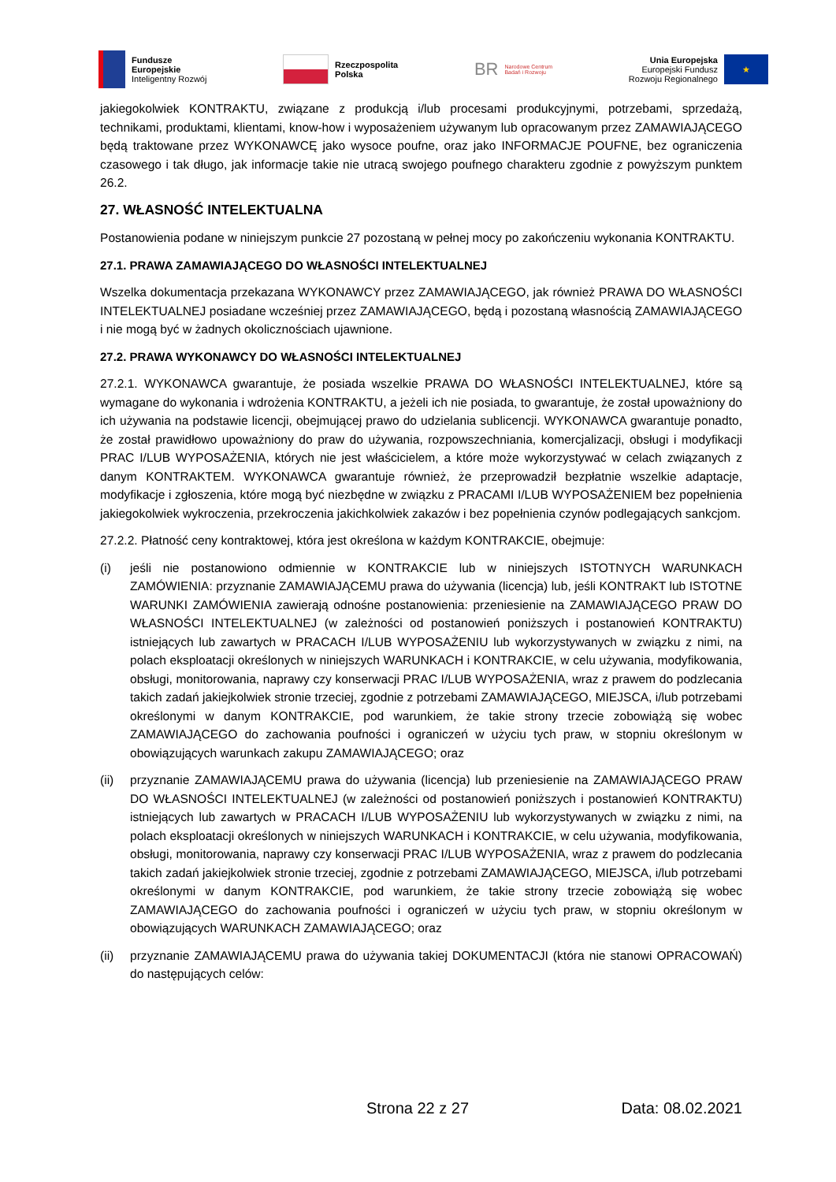Fundusze
Europejskie
Inteligentny Rozwój
Rzeczpospolita
Polska
BR Narodowe Centrum
Badań i Rozwoju
Unia Europejska
Europejski Fundusz
Rozwoju Regionalnego
★
jakiegokolwiek KONTRAKTU, związane z produkcją i/lub procesami produkcyjnymi, potrzebami, sprzedażą, technikami, produktami, klientami, know-how i wyposażeniem używanym lub opracowanym przez ZAMAWIAJĄCEGO będą traktowane przez WYKONAWCĘ jako wysoce poufne, oraz jako INFORMACJE POUFNE, bez ograniczenia czasowego i tak długo, jak informacje takie nie utracą swojego poufnego charakteru zgodnie z powyższym punktem 26.2.
27. WŁASNOŚĆ INTELEKTUALNA
Postanowienia podane w niniejszym punkcie 27 pozostaną w pełnej mocy po zakończeniu wykonania KONTRAKTU.
27.1. PRAWA ZAMAWIAJĄCEGO DO WŁASNOŚCI INTELEKTUALNEJ
Wszelka dokumentacja przekazana WYKONAWCY przez ZAMAWIAJĄCEGO, jak również PRAWA DO WŁASNOŚCI INTELEKTUALNEJ posiadane wcześniej przez ZAMAWIAJĄCEGO, będą i pozostaną własnością ZAMAWIAJĄCEGO i nie mogą być w żadnych okolicznościach ujawnione.
27.2. PRAWA WYKONAWCY DO WŁASNOŚCI INTELEKTUALNEJ
27.2.1. WYKONAWCA gwarantuje, że posiada wszelkie PRAWA DO WŁASNOŚCI INTELEKTUALNEJ, które są wymagane do wykonania i wdrożenia KONTRAKTU, a jeżeli ich nie posiada, to gwarantuje, że został upoważniony do ich używania na podstawie licencji, obejmującej prawo do udzielania sublicencji. WYKONAWCA gwarantuje ponadto, że został prawidłowo upoważniony do praw do używania, rozpowszechniania, komercjalizacji, obsługi i modyfikacji PRAC I/LUB WYPOSAŻENIA, których nie jest właścicielem, a które może wykorzystywać w celach związanych z danym KONTRAKTEM. WYKONAWCA gwarantuje również, że przeprowadził bezpłatnie wszelkie adaptacje, modyfikacje i zgłoszenia, które mogą być niezbędne w związku z PRACAMI I/LUB WYPOSAŻENIEM bez popełnienia jakiegokolwiek wykroczenia, przekroczenia jakichkolwiek zakazów i bez popełnienia czynów podlegających sankcjom.
27.2.2. Płatność ceny kontraktowej, która jest określona w każdym KONTRAKCIE, obejmuje:
(i) jeśli nie postanowiono odmiennie w KONTRAKCIE lub w niniejszych ISTOTNYCH WARUNKACH ZAMÓWIENIA: przyznanie ZAMAWIAJĄCEMU prawa do używania (licencja) lub, jeśli KONTRAKT lub ISTOTNE WARUNKI ZAMÓWIENIA zawierają odnośne postanowienia: przeniesienie na ZAMAWIAJĄCEGO PRAW DO WŁASNOŚCI INTELEKTUALNEJ (w zależności od postanowień poniższych i postanowień KONTRAKTU) istniejących lub zawartych w PRACACH I/LUB WYPOSAŻENIU lub wykorzystywanych w związku z nimi, na polach eksploatacji określonych w niniejszych WARUNKACH i KONTRAKCIE, w celu używania, modyfikowania, obsługi, monitorowania, naprawy czy konserwacji PRAC I/LUB WYPOSAŻENIA, wraz z prawem do podzlecania takich zadań jakiejkolwiek stronie trzeciej, zgodnie z potrzebami ZAMAWIAJĄCEGO, MIEJSCA, i/lub potrzebami określonymi w danym KONTRAKCIE, pod warunkiem, że takie strony trzecie zobowiążą się wobec ZAMAWIAJĄCEGO do zachowania poufności i ograniczeń w użyciu tych praw, w stopniu określonym w obowiązujących warunkach zakupu ZAMAWIAJĄCEGO; oraz
(ii) przyznanie ZAMAWIAJĄCEMU prawa do używania (licencja) lub przeniesienie na ZAMAWIAJĄCEGO PRAW DO WŁASNOŚCI INTELEKTUALNEJ (w zależności od postanowień poniższych i postanowień KONTRAKTU) istniejących lub zawartych w PRACACH I/LUB WYPOSAŻENIU lub wykorzystywanych w związku z nimi, na polach eksploatacji określonych w niniejszych WARUNKACH i KONTRAKCIE, w celu używania, modyfikowania, obsługi, monitorowania, naprawy czy konserwacji PRAC I/LUB WYPOSAŻENIA, wraz z prawem do podzlecania takich zadań jakiejkolwiek stronie trzeciej, zgodnie z potrzebami ZAMAWIAJĄCEGO, MIEJSCA, i/lub potrzebami określonymi w danym KONTRAKCIE, pod warunkiem, że takie strony trzecie zobowiążą się wobec ZAMAWIAJĄCEGO do zachowania poufności i ograniczeń w użyciu tych praw, w stopniu określonym w obowiązujących WARUNKACH ZAMAWIAJĄCEGO; oraz
(ii) przyznanie ZAMAWIAJĄCEMU prawa do używania takiej DOKUMENTACJI (która nie stanowi OPRACOWAŃ) do następujących celów:
Strona 22 z 27 Data: 08.02.2021